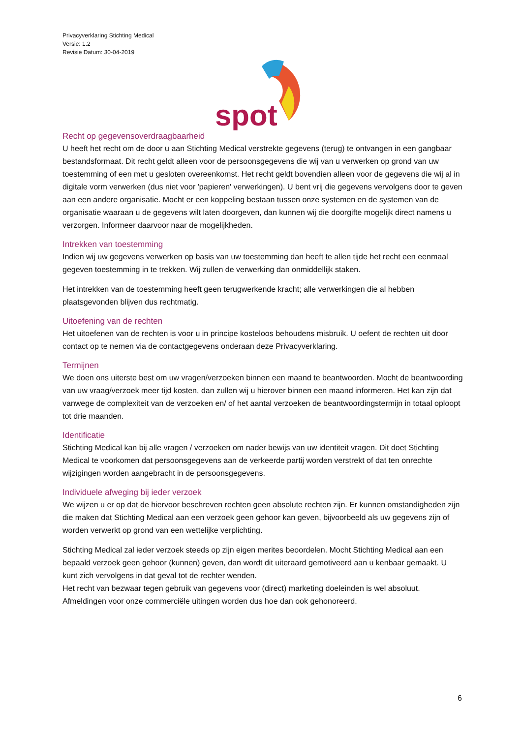Privacyverklaring Stichting Medical
Versie: 1.2
Revisie Datum: 30-04-2019
spot
Recht op gegevensoverdraagbaarheid
U heeft het recht om de door u aan Stichting Medical verstrekte gegevens (terug) te ontvangen in een gangbaar bestandsformaat. Dit recht geldt alleen voor de persoonsgegevens die wij van u verwerken op grond van uw toestemming of een met u gesloten overeenkomst. Het recht geldt bovendien alleen voor de gegevens die wij al in digitale vorm verwerken (dus niet voor 'papieren' verwerkingen). U bent vrij die gegevens vervolgens door te geven aan een andere organisatie. Mocht er een koppeling bestaan tussen onze systemen en de systemen van de organisatie waaraan u de gegevens wilt laten doorgeven, dan kunnen wij die doorgifte mogelijk direct namens u verzorgen. Informeer daarvoor naar de mogelijkheden.
Intrekken van toestemming
Indien wij uw gegevens verwerken op basis van uw toestemming dan heeft te allen tijde het recht een eenmaal gegeven toestemming in te trekken. Wij zullen de verwerking dan onmiddellijk staken.
Het intrekken van de toestemming heeft geen terugwerkende kracht; alle verwerkingen die al hebben plaatsgevonden blijven dus rechtmatig.
Uitoefening van de rechten
Het uitoefenen van de rechten is voor u in principe kosteloos behoudens misbruik. U oefent de rechten uit door contact op te nemen via de contactgegevens onderaan deze Privacyverklaring.
Termijnen
We doen ons uiterste best om uw vragen/verzoeken binnen een maand te beantwoorden. Mocht de beantwoording van uw vraag/verzoek meer tijd kosten, dan zullen wij u hierover binnen een maand informeren. Het kan zijn dat vanwege de complexiteit van de verzoeken en/ of het aantal verzoeken de beantwoordingstermijn in totaal oploopt tot drie maanden.
Identificatie
Stichting Medical kan bij alle vragen / verzoeken om nader bewijs van uw identiteit vragen. Dit doet Stichting Medical te voorkomen dat persoonsgegevens aan de verkeerde partij worden verstrekt of dat ten onrechte wijzigingen worden aangebracht in de persoonsgegevens.
Individuele afweging bij ieder verzoek
We wijzen u er op dat de hiervoor beschreven rechten geen absolute rechten zijn. Er kunnen omstandigheden zijn die maken dat Stichting Medical aan een verzoek geen gehoor kan geven, bijvoorbeeld als uw gegevens zijn of worden verwerkt op grond van een wettelijke verplichting.
Stichting Medical zal ieder verzoek steeds op zijn eigen merites beoordelen. Mocht Stichting Medical aan een bepaald verzoek geen gehoor (kunnen) geven, dan wordt dit uiteraard gemotiveerd aan u kenbaar gemaakt. U kunt zich vervolgens in dat geval tot de rechter wenden.
Het recht van bezwaar tegen gebruik van gegevens voor (direct) marketing doeleinden is wel absoluut. Afmeldingen voor onze commerciële uitingen worden dus hoe dan ook gehonoreerd.
6